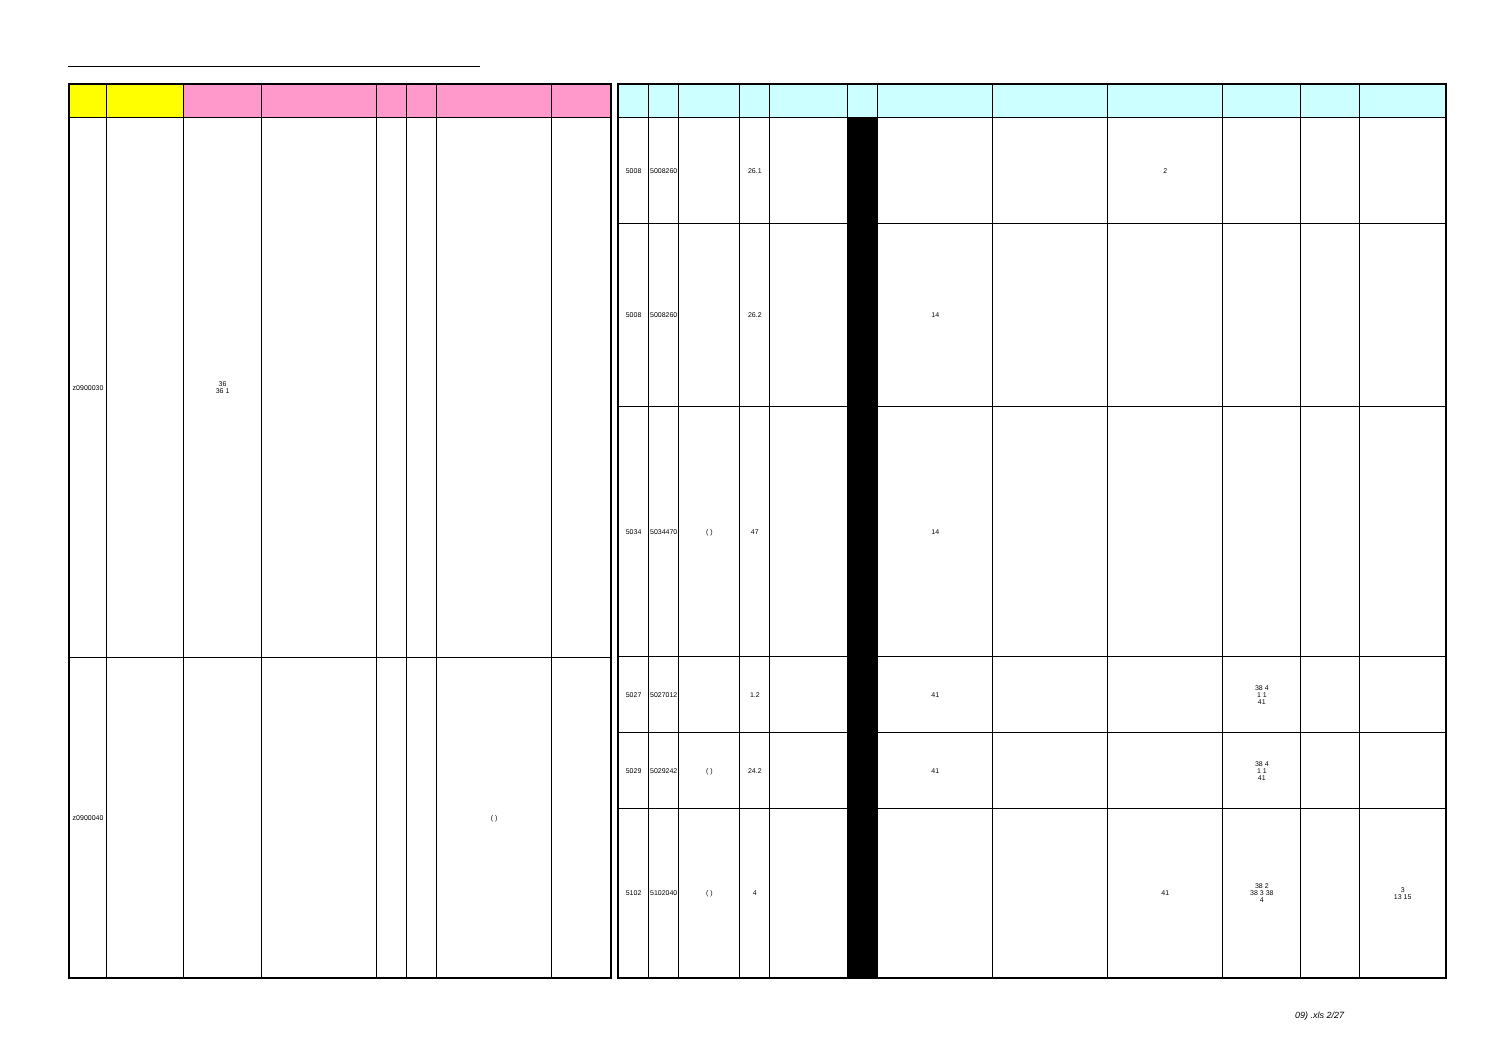| z0900030 | | 36 36 1 | | | | | |
| z0900040 | | | | | | ( ) | |
| 5008 | 5008260 | | 26.1 | | | | | 2 | | | |
| 5008 | 5008260 | | 26.2 | | | 14 | | | | | |
| 5034 | 5034470 | ( ) | 47 | | | 14 | | | | | |
| 5027 | 5027012 | | 1.2 | | | 41 | | | 38 4 1 1 41 | | |
| 5029 | 5029242 | ( ) | 24.2 | | | 41 | | | 38 4 1 1 41 | | |
| 5102 | 5102040 | ( ) | 4 | | | | | 41 | 38 2 38 3 38 4 | | 3 13 15 |
09) .xls 2/27